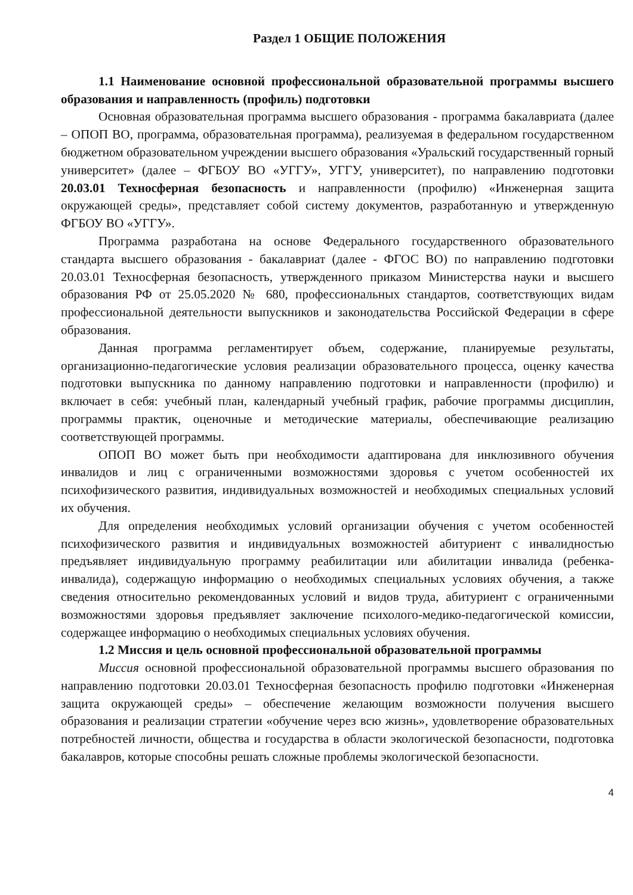Раздел 1 ОБЩИЕ ПОЛОЖЕНИЯ
1.1 Наименование основной профессиональной образовательной программы высшего образования и направленность (профиль) подготовки
Основная образовательная программа высшего образования - программа бакалавриата (далее – ОПОП ВО, программа, образовательная программа), реализуемая в федеральном государственном бюджетном образовательном учреждении высшего образования «Уральский государственный горный университет» (далее – ФГБОУ ВО «УГГУ», УГГУ, университет), по направлению подготовки 20.03.01 Техносферная безопасность и направленности (профилю) «Инженерная защита окружающей среды», представляет собой систему документов, разработанную и утвержденную ФГБОУ ВО «УГГУ».
Программа разработана на основе Федерального государственного образовательного стандарта высшего образования - бакалавриат (далее - ФГОС ВО) по направлению подготовки 20.03.01 Техносферная безопасность, утвержденного приказом Министерства науки и высшего образования РФ от 25.05.2020 № 680, профессиональных стандартов, соответствующих видам профессиональной деятельности выпускников и законодательства Российской Федерации в сфере образования.
Данная программа регламентирует объем, содержание, планируемые результаты, организационно-педагогические условия реализации образовательного процесса, оценку качества подготовки выпускника по данному направлению подготовки и направленности (профилю) и включает в себя: учебный план, календарный учебный график, рабочие программы дисциплин, программы практик, оценочные и методические материалы, обеспечивающие реализацию соответствующей программы.
ОПОП ВО может быть при необходимости адаптирована для инклюзивного обучения инвалидов и лиц с ограниченными возможностями здоровья с учетом особенностей их психофизического развития, индивидуальных возможностей и необходимых специальных условий их обучения.
Для определения необходимых условий организации обучения с учетом особенностей психофизического развития и индивидуальных возможностей абитуриент с инвалидностью предъявляет индивидуальную программу реабилитации или абилитации инвалида (ребенка-инвалида), содержащую информацию о необходимых специальных условиях обучения, а также сведения относительно рекомендованных условий и видов труда, абитуриент с ограниченными возможностями здоровья предъявляет заключение психолого-медико-педагогической комиссии, содержащее информацию о необходимых специальных условиях обучения.
1.2 Миссия и цель основной профессиональной образовательной программы
Миссия основной профессиональной образовательной программы высшего образования по направлению подготовки 20.03.01 Техносферная безопасность профилю подготовки «Инженерная защита окружающей среды» – обеспечение желающим возможности получения высшего образования и реализации стратегии «обучение через всю жизнь», удовлетворение образовательных потребностей личности, общества и государства в области экологической безопасности, подготовка бакалавров, которые способны решать сложные проблемы экологической безопасности.
4